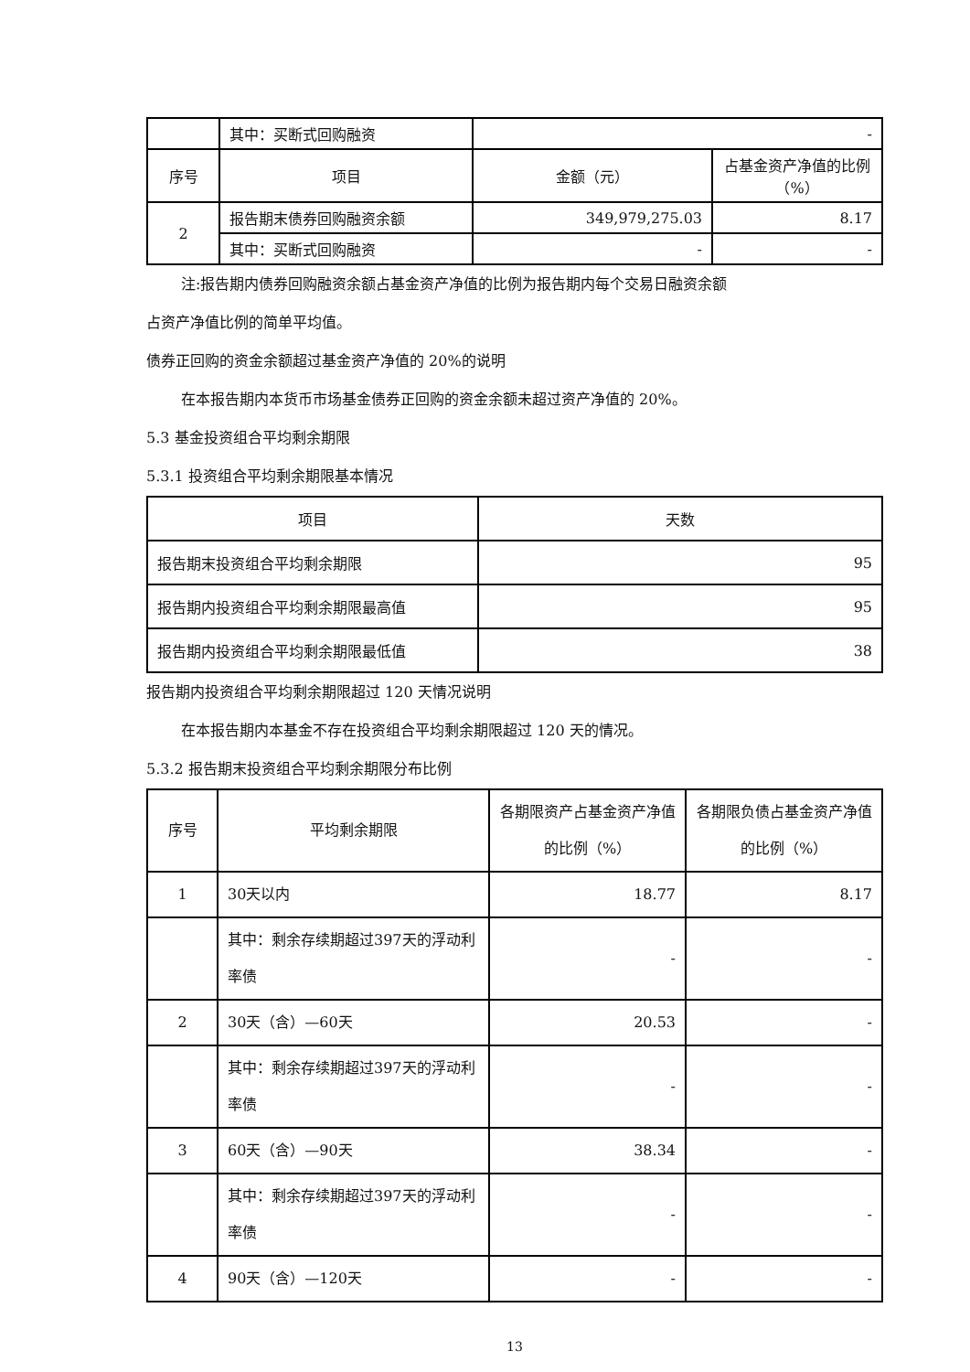| | 其中：买断式回购融资 | - | |
| 序号 | 项目 | 金额（元） | 占基金资产净值的比例（%） |
| 2 | 报告期末债券回购融资余额 | 349,979,275.03 | 8.17 |
| | 其中：买断式回购融资 | - | - |
注:报告期内债券回购融资余额占基金资产净值的比例为报告期内每个交易日融资余额
占资产净值比例的简单平均值。
债券正回购的资金余额超过基金资产净值的 20%的说明
在本报告期内本货币市场基金债券正回购的资金余额未超过资产净值的 20%。
5.3 基金投资组合平均剩余期限
5.3.1 投资组合平均剩余期限基本情况
| 项目 | 天数 |
| --- | --- |
| 报告期末投资组合平均剩余期限 | 95 |
| 报告期内投资组合平均剩余期限最高值 | 95 |
| 报告期内投资组合平均剩余期限最低值 | 38 |
报告期内投资组合平均剩余期限超过 120 天情况说明
在本报告期内本基金不存在投资组合平均剩余期限超过 120 天的情况。
5.3.2 报告期末投资组合平均剩余期限分布比例
| 序号 | 平均剩余期限 | 各期限资产占基金资产净值的比例（%） | 各期限负债占基金资产净值的比例（%） |
| --- | --- | --- | --- |
| 1 | 30天以内 | 18.77 | 8.17 |
| | 其中：剩余存续期超过397天的浮动利率债 | - | - |
| 2 | 30天（含）—60天 | 20.53 | - |
| | 其中：剩余存续期超过397天的浮动利率债 | - | - |
| 3 | 60天（含）—90天 | 38.34 | - |
| | 其中：剩余存续期超过397天的浮动利率债 | - | - |
| 4 | 90天（含）—120天 | - | - |
13